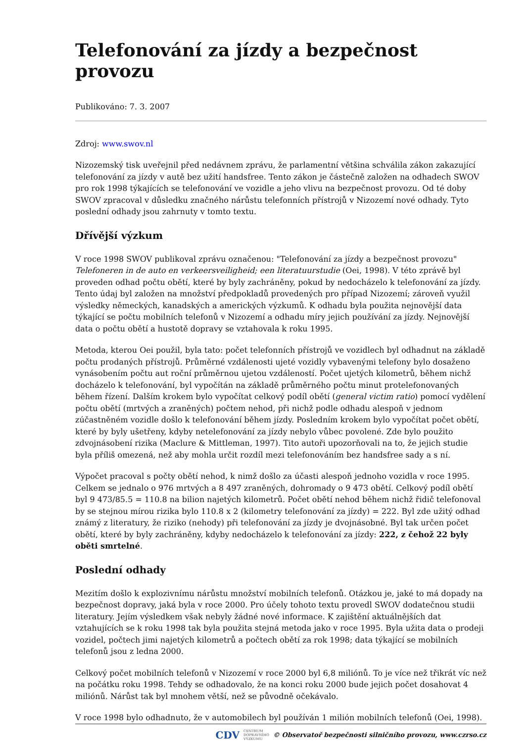Telefonování za jízdy a bezpečnost provozu
Publikováno: 7. 3. 2007
Zdroj: www.swov.nl
Nizozemský tisk uveřejnil před nedávnem zprávu, že parlamentní většina schválila zákon zakazující telefonování za jízdy v autě bez užití handsfree. Tento zákon je částečně založen na odhadech SWOV pro rok 1998 týkajících se telefonování ve vozidle a jeho vlivu na bezpečnost provozu. Od té doby SWOV zpracoval v důsledku značného nárůstu telefonních přístrojů v Nizozemí nové odhady. Tyto poslední odhady jsou zahrnuty v tomto textu.
Dřívější výzkum
V roce 1998 SWOV publikoval zprávu označenou: "Telefonování za jízdy a bezpečnost provozu" Telefoneren in de auto en verkeersveiligheid; een literatuurstudie (Oei, 1998). V této zprávě byl proveden odhad počtu obětí, které by byly zachráněny, pokud by nedocházelo k telefonování za jízdy. Tento údaj byl založen na množství předpokladů provedených pro případ Nizozemí; zároveň využil výsledky německých, kanadských a amerických výzkumů. K odhadu byla použita nejnovější data týkající se počtu mobilních telefonů v Nizozemí a odhadu míry jejich používání za jízdy. Nejnovější data o počtu obětí a hustotě dopravy se vztahovala k roku 1995.
Metoda, kterou Oei použil, byla tato: počet telefonních přístrojů ve vozidlech byl odhadnut na základě počtu prodaných přístrojů. Průměrné vzdálenosti ujeté vozidly vybavenými telefony bylo dosaženo vynásobením počtu aut roční průměrnou ujetou vzdáleností. Počet ujetých kilometrů, během nichž docházelo k telefonování, byl vypočítán na základě průměrného počtu minut protelefonovaných během řízení. Dalším krokem bylo vypočítat celkový podíl obětí (general victim ratio) pomocí vydělení počtu obětí (mrtvých a zraněných) počtem nehod, při nichž podle odhadu alespoň v jednom zúčastněném vozidle došlo k telefonování během jízdy. Posledním krokem bylo vypočítat počet obětí, které by byly ušetřeny, kdyby netelefonování za jízdy nebylo vůbec povolené. Zde bylo použito zdvojnásobení rizika (Maclure & Mittleman, 1997). Tito autoři upozorňovali na to, že jejich studie byla příliš omezená, než aby mohla určit rozdíl mezi telefonováním bez handsfree sady a s ní.
Výpočet pracoval s počty obětí nehod, k nimž došlo za účasti alespoň jednoho vozidla v roce 1995. Celkem se jednalo o 976 mrtvých a 8 497 zraněných, dohromady o 9 473 obětí. Celkový podíl obětí byl 9 473/85.5 = 110.8 na bilion najetých kilometrů. Počet obětí nehod během nichž řidič telefonoval by se stejnou mírou rizika bylo 110.8 x 2 (kilometry telefonování za jízdy) = 222. Byl zde užitý odhad známý z literatury, že riziko (nehody) při telefonování za jízdy je dvojnásobné. Byl tak určen počet obětí, které by byly zachráněny, kdyby nedocházelo k telefonování za jízdy: 222, z čehož 22 byly oběti smrtelné.
Poslední odhady
Mezitím došlo k explozivnímu nárůstu množství mobilních telefonů. Otázkou je, jaké to má dopady na bezpečnost dopravy, jaká byla v roce 2000. Pro účely tohoto textu provedl SWOV dodatečnou studii literatury. Jejím výsledkem však nebyly žádné nové informace. K zajištění aktuálnějších dat vztahujících se k roku 1998 tak byla použita stejná metoda jako v roce 1995. Byla užita data o prodeji vozidel, počtech jimi najetých kilometrů a počtech obětí za rok 1998; data týkající se mobilních telefonů jsou z ledna 2000.
Celkový počet mobilních telefonů v Nizozemí v roce 2000 byl 6,8 miliónů. To je více než třikrát víc než na počátku roku 1998. Tehdy se odhadovalo, že na konci roku 2000 bude jejich počet dosahovat 4 miliónů. Nárůst tak byl mnohem větší, než se původně očekávalo.
V roce 1998 bylo odhadnuto, že v automobilech byl používán 1 milión mobilních telefonů (Oei, 1998).
CDV CENTRUM
DOPRAVNÍHO
VÝZKUMU © Observatoř bezpečnosti silničního provozu, www.czrso.cz